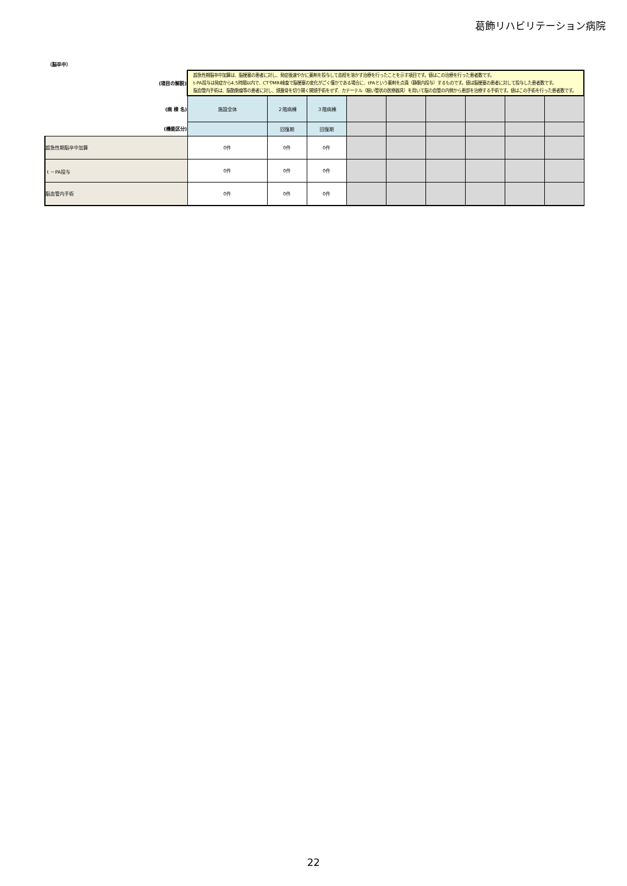葛飾リハビリテーション病院
（脳卒中）
| (項目の解説) | 超急性期脳卒中加算は、脳梗塞の患者に対し、発症後速やかに薬剤を投与して血栓を溶かす治療を行ったことを示す項目です。値はこの治療を行った患者数です。 t-PA投与は発症から4.5時間以内で、CTやMRI検査で脳梗塞の変化がごく僅かである場合に、tPAという薬剤を点滴（静脈内投与）するものです。値は脳梗塞の患者に対して投与した患者数です。 脳血管内手術は、脳動脈瘤等の患者に対し、頭蓋骨を切り開く開頭手術をせず、カテーテル（細い管状の医療器具）を用いて脳の血管の内側から患部を治療する手術です。値はこの手術を行った患者数です。 | | | | | | | | |
| (病 棟 名) | 施設全体 | ２階病棟 | ３階病棟 | | | | | | |
| (機能区分) | | 回復期 | 回復期 | | | | | | |
| 超急性期脳卒中加算 | 0件 | 0件 | 0件 | | | | | | |
| t －PA投与 | 0件 | 0件 | 0件 | | | | | | |
| 脳血管内手術 | 0件 | 0件 | 0件 | | | | | | |
22